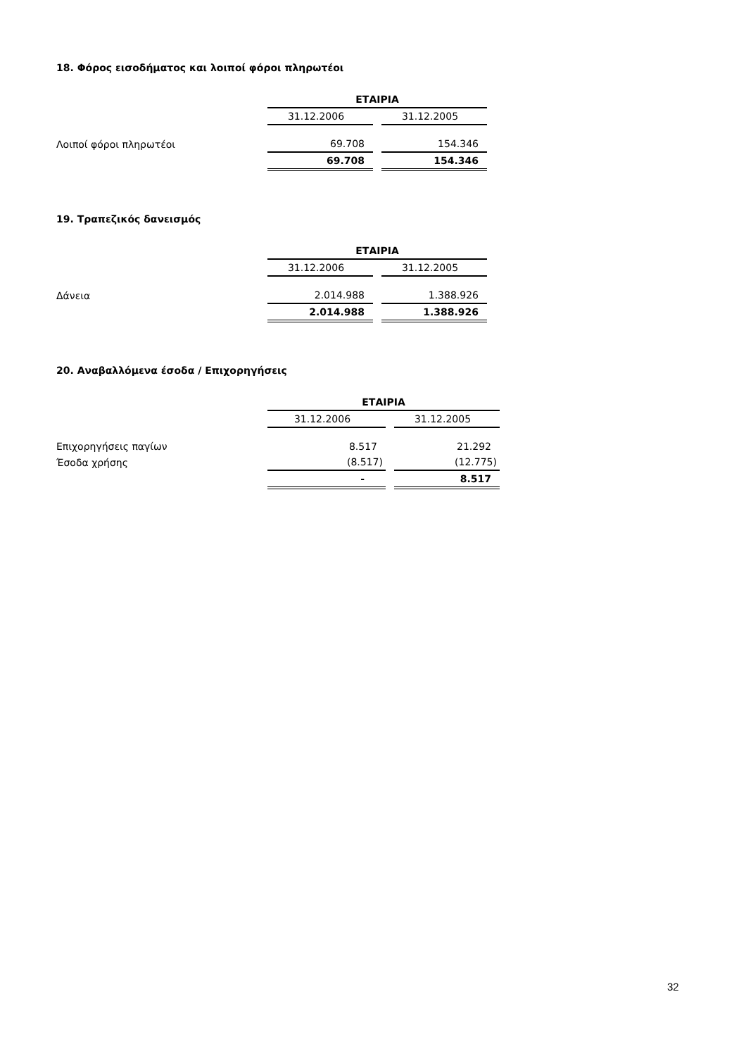18. Φόρος εισοδήματος και λοιποί φόροι πληρωτέοι
| | ΕΤΑΙΡΙΑ | | |
| --- | --- | --- | --- |
| | 31.12.2006 | | 31.12.2005 |
| Λοιποί φόροι πληρωτέοι | 69.708 | | 154.346 |
| | 69.708 | | 154.346 |
19. Τραπεζικός δανεισμός
| | ΕΤΑΙΡΙΑ | | |
| --- | --- | --- | --- |
| | 31.12.2006 | | 31.12.2005 |
| Δάνεια | 2.014.988 | | 1.388.926 |
| | 2.014.988 | | 1.388.926 |
20. Αναβαλλόμενα έσοδα / Επιχορηγήσεις
| | ΕΤΑΙΡΙΑ | | |
| --- | --- | --- | --- |
| | 31.12.2006 | | 31.12.2005 |
| Επιχορηγήσεις παγίων | 8.517 | | 21.292 |
| Έσοδα χρήσης | (8.517) | | (12.775) |
| | - | | 8.517 |
32